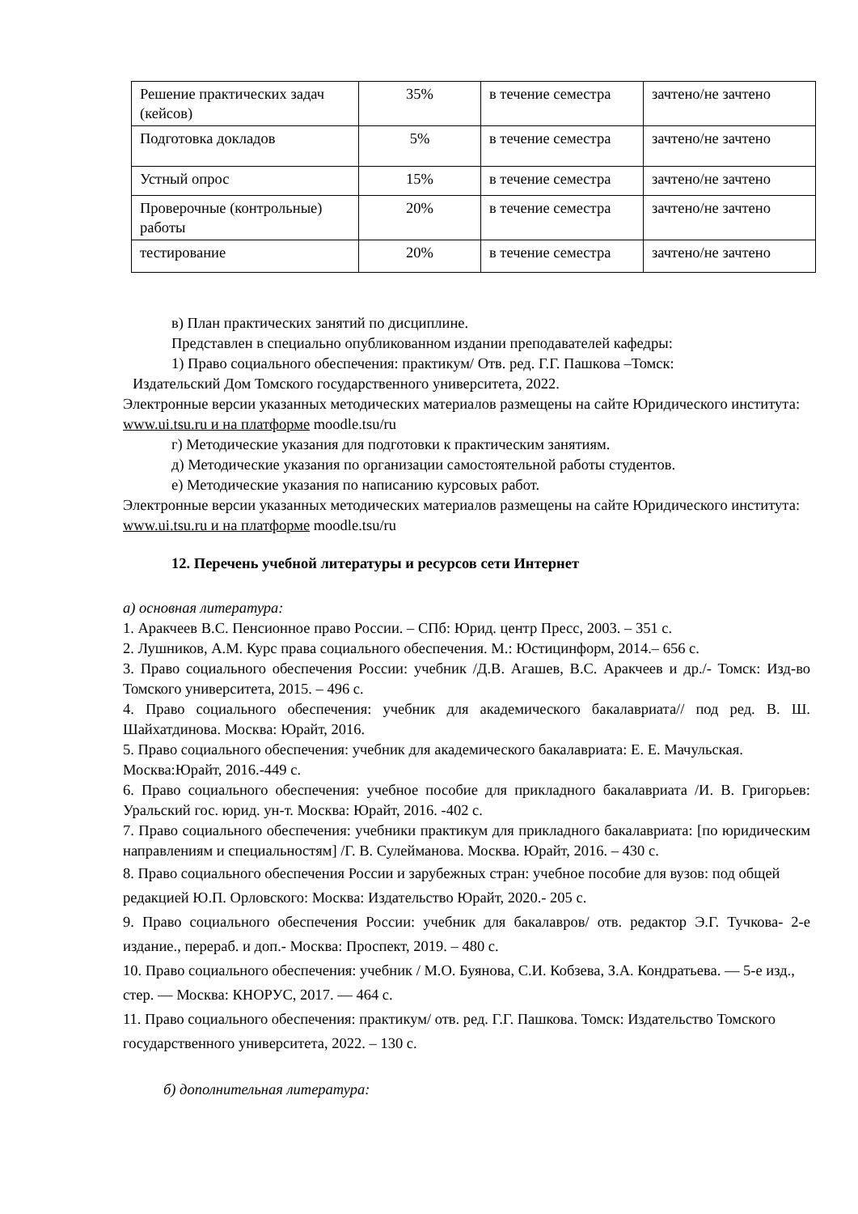| Решение практических задач (кейсов) | 35% | в течение семестра | зачтено/не зачтено |
| Подготовка докладов | 5% | в течение семестра | зачтено/не зачтено |
| Устный опрос | 15% | в течение семестра | зачтено/не зачтено |
| Проверочные (контрольные) работы | 20% | в течение семестра | зачтено/не зачтено |
| тестирование | 20% | в течение семестра | зачтено/не зачтено |
в) План практических занятий по дисциплине.
Представлен в специально опубликованном издании преподавателей кафедры:
1) Право социального обеспечения: практикум/ Отв. ред. Г.Г. Пашкова –Томск:
Издательский Дом Томского государственного университета, 2022.
Электронные версии указанных методических материалов размещены на сайте Юридического института: www.ui.tsu.ru и на платформе moodle.tsu/ru
г) Методические указания для подготовки к практическим занятиям.
д) Методические указания по организации самостоятельной работы студентов.
е) Методические указания по написанию курсовых работ.
Электронные версии указанных методических материалов размещены на сайте Юридического института: www.ui.tsu.ru и на платформе moodle.tsu/ru
12. Перечень учебной литературы и ресурсов сети Интернет
а) основная литература:
1. Аракчеев В.С. Пенсионное право России. – СПб: Юрид. центр Пресс, 2003. – 351 с.
2. Лушников, А.М. Курс права социального обеспечения. М.: Юстицинформ, 2014.– 656 с.
3. Право социального обеспечения России: учебник /Д.В. Агашев, В.С. Аракчеев и др./- Томск: Изд-во Томского университета, 2015. – 496 с.
4. Право социального обеспечения: учебник для академического бакалавриата// под ред. В. Ш. Шайхатдинова. Москва: Юрайт, 2016.
5. Право социального обеспечения: учебник для академического бакалавриата: Е. Е. Мачульская. Москва:Юрайт, 2016.-449 с.
6. Право социального обеспечения: учебное пособие для прикладного бакалавриата /И. В. Григорьев: Уральский гос. юрид. ун-т. Москва: Юрайт, 2016. -402 с.
7. Право социального обеспечения: учебники практикум для прикладного бакалавриата: [по юридическим направлениям и специальностям] /Г. В. Сулейманова. Москва. Юрайт, 2016. – 430 с.
8. Право социального обеспечения России и зарубежных стран: учебное пособие для вузов: под общей редакцией Ю.П. Орловского: Москва: Издательство Юрайт, 2020.- 205 с.
9. Право социального обеспечения России: учебник для бакалавров/ отв. редактор Э.Г. Тучкова- 2-е издание., перераб. и доп.- Москва: Проспект, 2019. – 480 с.
10. Право социального обеспечения: учебник / М.О. Буянова, С.И. Кобзева, З.А. Кондратьева. — 5-е изд., стер. — Москва: КНОРУС, 2017. — 464 с.
11. Право социального обеспечения: практикум/ отв. ред. Г.Г. Пашкова. Томск: Издательство Томского государственного университета, 2022. – 130 с.
б) дополнительная литература: